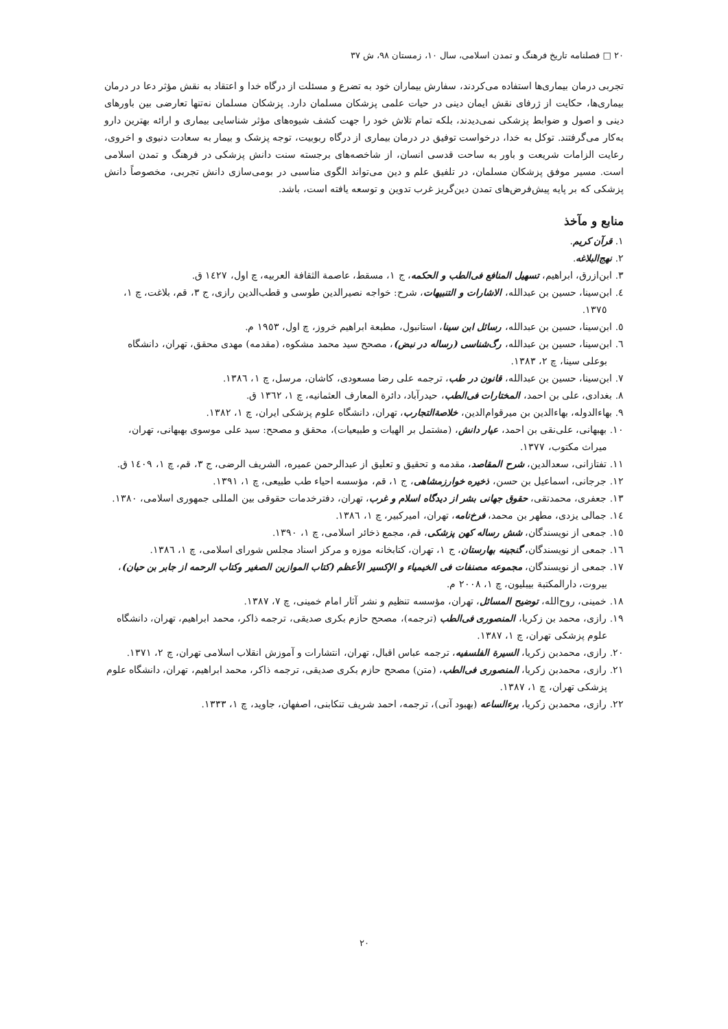۲۰ □ فصلنامه تاریخ فرهنگ و تمدن اسلامی، سال ۱۰، زمستان ۹۸، ش ۳۷
تجربی درمان بیماری‌ها استفاده می‌کردند، سفارش بیماران خود به تضرع و مسئلت از درگاه خدا و اعتقاد به نقش مؤثر دعا در درمان بیماری‌ها، حکایت از ژرفای نقش ایمان دینی در حیات علمی پزشکان مسلمان دارد. پزشکان مسلمان نه‌تنها تعارضی بین باورهای دینی و اصول و ضوابط پزشکی نمی‌دیدند، بلکه تمام تلاش خود را جهت کشف شیوه‌های مؤثر شناسایی بیماری و ارائه بهترین دارو به‌کار می‌گرفتند. توکل به خدا، درخواست توفیق در درمان بیماری از درگاه ربوبیت، توجه پزشک و بیمار به سعادت دنیوی و اخروی، رعایت الزامات شریعت و باور به ساحت قدسی انسان، از شاخصه‌های برجسته سنت دانش پزشکی در فرهنگ و تمدن اسلامی است. مسیر موفق پزشکان مسلمان، در تلفیق علم و دین می‌تواند الگوی مناسبی در بومی‌سازی دانش تجربی، مخصوصاً دانش پزشکی که بر پایه پیش‌فرض‌های تمدن دین‌گریز غرب تدوین و توسعه یافته است، باشد.
منابع و مآخذ
۱. قرآن کریم.
۲. نهج‌البلاغه.
۳. ابن‌ازرق، ابراهیم، تسهیل المنافع فی‌الطب و الحکمه، ج ۱، مسقط، عاصمة الثقافة العربیه، چ اول، ۱٤۲۷ ق.
٤. ابن‌سینا، حسین بن عبدالله، الاشارات و التنبیهات، شرح: خواجه نصیرالدین طوسی و قطب‌الدین رازی، ج ۳، قم، بلاغت، چ ۱، ۱۳۷٥.
٥. ابن‌سینا، حسین بن عبدالله، رسائل ابن سینا، استانبول، مطبعة ابراهیم خروز، چ اول، ۱۹٥۳ م.
٦. ابن‌سینا، حسین بن عبدالله، رگ‌شناسی (رساله در نبض)، مصحح سید محمد مشکوه، (مقدمه) مهدی محقق، تهران، دانشگاه بوعلی سینا، چ ۲، ۱۳۸۳.
۷. ابن‌سینا، حسین بن عبدالله، قانون در طب، ترجمه علی رضا مسعودی، کاشان، مرسل، چ ۱، ۱۳۸٦.
۸. بغدادی، علی بن احمد، المختارات فی‌الطب، حیدرآباد، دائرة المعارف العثمانیه، چ ۱، ۱۳٦۲ ق.
۹. بهاءالدوله، بهاءالدین بن میرقوام‌الدین، خلاصة‌التجارب، تهران، دانشگاه علوم پزشکی ایران، چ ۱، ۱۳۸۲.
۱۰. بهبهانی، علی‌نقی بن احمد، عیار دانش، (مشتمل بر الهیات و طبیعیات)، محقق و مصحح: سید علی موسوی بهبهانی، تهران، میراث مکتوب، ۱۳۷۷.
۱۱. تفتازانی، سعدالدین، شرح المقاصد، مقدمه و تحقیق و تعلیق از عبدالرحمن عمیره، الشریف الرضی، ج ۳، قم، چ ۱، ۱٤۰۹ ق.
۱۲. جرجانی، اسماعیل بن حسن، ذخیره خوارزمشاهی، ج ۱، قم، مؤسسه احیاء طب طبیعی، چ ۱، ۱۳۹۱.
۱۳. جعفری، محمدتقی، حقوق جهانی بشر از دیدگاه اسلام و غرب، تهران، دفترخدمات حقوقی بین المللی جمهوری اسلامی، ۱۳۸۰.
۱٤. جمالی یزدی، مطهر بن محمد، فرخ‌نامه، تهران، امیرکبیر، چ ۱، ۱۳۸٦.
۱٥. جمعی از نویسندگان، شش رساله کهن پزشکی، قم، مجمع ذخائر اسلامی، چ ۱، ۱۳۹۰.
۱٦. جمعی از نویسندگان، گنجینه بهارستان، ج ۱، تهران، کتابخانه موزه و مرکز اسناد مجلس شورای اسلامی، چ ۱، ۱۳۸٦.
۱۷. جمعی از نویسندگان، مجموعه مصنفات فی الخیمیاء و الإکسیر الأعظم (کتاب الموازین الصغیر وکتاب الرحمه از جابر بن حیان)، بیروت، دارالمکتبة بیبلیون، چ ۱، ۲۰۰۸ م.
۱۸. خمینی، روح‌الله، توضیح المسائل، تهران، مؤسسه تنظیم و نشر آثار امام خمینی، چ ۷، ۱۳۸۷.
۱۹. رازی، محمد بن زکریا، المنصوری فی‌الطب (ترجمه)، مصحح حازم بکری صدیقی، ترجمه ذاکر، محمد ابراهیم، تهران، دانشگاه علوم پزشکی تهران، چ ۱، ۱۳۸۷.
۲۰. رازی، محمدبن زکریا، السیرة الفلسفیه، ترجمه عباس اقبال، تهران، انتشارات و آموزش انقلاب اسلامی تهران، چ ۲، ۱۳۷۱.
۲۱. رازی، محمدبن زکریا، المنصوری فی‌الطب، (متن) مصحح حازم بکری صدیقی، ترجمه ذاکر، محمد ابراهیم، تهران، دانشگاه علوم پزشکی تهران، چ ۱، ۱۳۸۷.
۲۲. رازی، محمدبن زکریا، برءالساعه (بهبود آنی)، ترجمه، احمد شریف تنکابنی، اصفهان، جاوید، چ ۱، ۱۳۳۳.
۲۰